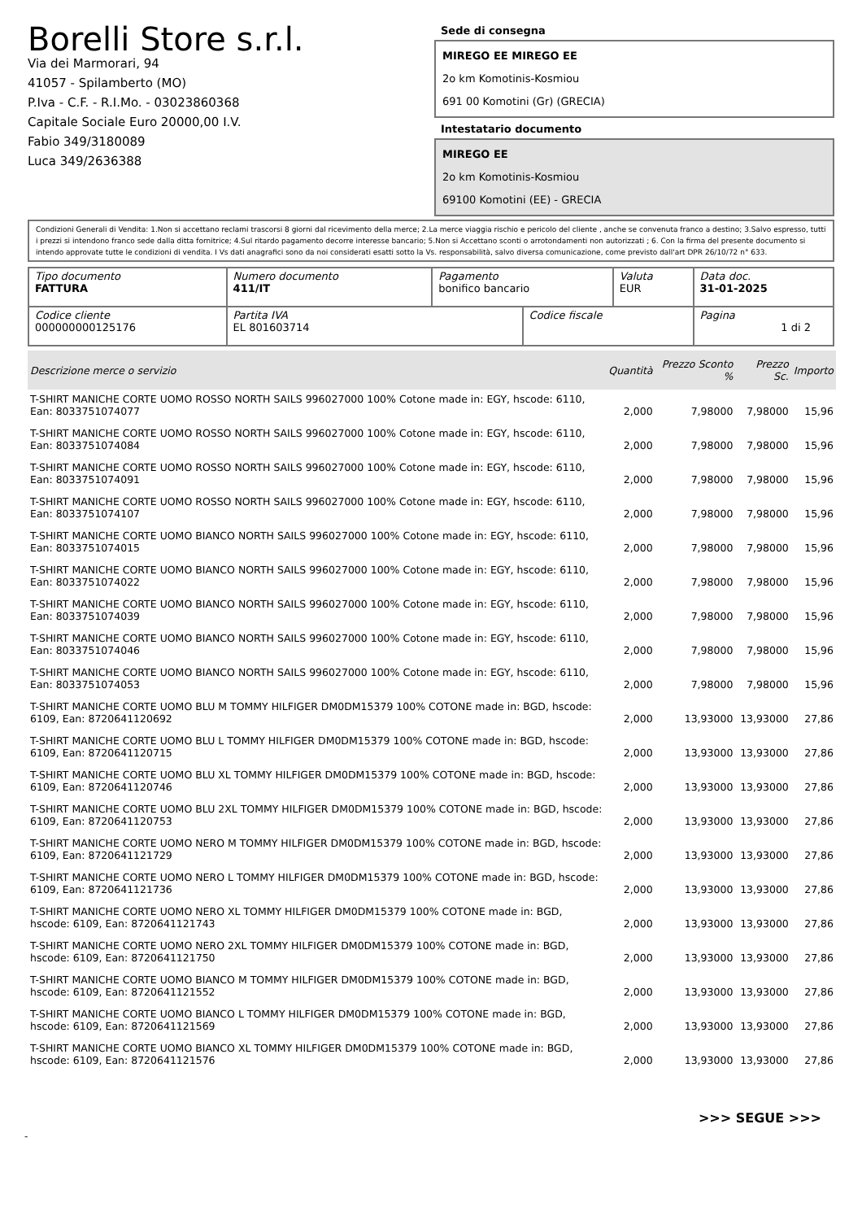Borelli Store s.r.l.
Via dei Marmorari, 94
41057 - Spilamberto (MO)
P.Iva - C.F. - R.I.Mo. - 03023860368
Capitale Sociale Euro 20000,00 I.V.
Fabio 349/3180089
Luca 349/2636388
Sede di consegna
MIREGO EE MIREGO EE
2o km Komotinis-Kosmiou
691 00 Komotini (Gr) (GRECIA)
Intestatario documento
MIREGO EE
2o km Komotinis-Kosmiou
69100 Komotini (EE) - GRECIA
Condizioni Generali di Vendita: 1.Non si accettano reclami trascorsi 8 giorni dal ricevimento della merce; 2.La merce viaggia rischio e pericolo del cliente , anche se convenuta franco a destino; 3.Salvo espresso, tutti i prezzi si intendono franco sede dalla ditta fornitrice; 4.Sul ritardo pagamento decorre interesse bancario; 5.Non si Accettano sconti o arrotondamenti non autorizzati ; 6. Con la firma del presente documento si intendo approvate tutte le condizioni di vendita. I Vs dati anagrafici sono da noi considerati esatti sotto la Vs. responsabilità, salvo diversa comunicazione, come previsto dall'art DPR 26/10/72 n° 633.
| Tipo documento FATTURA | Numero documento 411/IT | Pagamento bonifico bancario | | Valuta EUR | Data doc. 31-01-2025 |
| Codice cliente 000000000125176 | Partita IVA EL 801603714 | | Codice fiscale | | Pagina 1 di 2 |
| Descrizione merce o servizio | Quantità | Prezzo Sconto % | Prezzo Sc. | Importo |
| --- | --- | --- | --- | --- |
| T-SHIRT MANICHE CORTE UOMO ROSSO NORTH SAILS 996027000 100% Cotone made in: EGY, hscode: 6110, Ean: 8033751074077 | 2,000 | 7,98000 | 7,98000 | 15,96 |
| T-SHIRT MANICHE CORTE UOMO ROSSO NORTH SAILS 996027000 100% Cotone made in: EGY, hscode: 6110, Ean: 8033751074084 | 2,000 | 7,98000 | 7,98000 | 15,96 |
| T-SHIRT MANICHE CORTE UOMO ROSSO NORTH SAILS 996027000 100% Cotone made in: EGY, hscode: 6110, Ean: 8033751074091 | 2,000 | 7,98000 | 7,98000 | 15,96 |
| T-SHIRT MANICHE CORTE UOMO ROSSO NORTH SAILS 996027000 100% Cotone made in: EGY, hscode: 6110, Ean: 8033751074107 | 2,000 | 7,98000 | 7,98000 | 15,96 |
| T-SHIRT MANICHE CORTE UOMO BIANCO NORTH SAILS 996027000 100% Cotone made in: EGY, hscode: 6110, Ean: 8033751074015 | 2,000 | 7,98000 | 7,98000 | 15,96 |
| T-SHIRT MANICHE CORTE UOMO BIANCO NORTH SAILS 996027000 100% Cotone made in: EGY, hscode: 6110, Ean: 8033751074022 | 2,000 | 7,98000 | 7,98000 | 15,96 |
| T-SHIRT MANICHE CORTE UOMO BIANCO NORTH SAILS 996027000 100% Cotone made in: EGY, hscode: 6110, Ean: 8033751074039 | 2,000 | 7,98000 | 7,98000 | 15,96 |
| T-SHIRT MANICHE CORTE UOMO BIANCO NORTH SAILS 996027000 100% Cotone made in: EGY, hscode: 6110, Ean: 8033751074046 | 2,000 | 7,98000 | 7,98000 | 15,96 |
| T-SHIRT MANICHE CORTE UOMO BIANCO NORTH SAILS 996027000 100% Cotone made in: EGY, hscode: 6110, Ean: 8033751074053 | 2,000 | 7,98000 | 7,98000 | 15,96 |
| T-SHIRT MANICHE CORTE UOMO BLU M TOMMY HILFIGER DM0DM15379 100% COTONE made in: BGD, hscode: 6109, Ean: 8720641120692 | 2,000 | 13,93000 | 13,93000 | 27,86 |
| T-SHIRT MANICHE CORTE UOMO BLU L TOMMY HILFIGER DM0DM15379 100% COTONE made in: BGD, hscode: 6109, Ean: 8720641120715 | 2,000 | 13,93000 | 13,93000 | 27,86 |
| T-SHIRT MANICHE CORTE UOMO BLU XL TOMMY HILFIGER DM0DM15379 100% COTONE made in: BGD, hscode: 6109, Ean: 8720641120746 | 2,000 | 13,93000 | 13,93000 | 27,86 |
| T-SHIRT MANICHE CORTE UOMO BLU 2XL TOMMY HILFIGER DM0DM15379 100% COTONE made in: BGD, hscode: 6109, Ean: 8720641120753 | 2,000 | 13,93000 | 13,93000 | 27,86 |
| T-SHIRT MANICHE CORTE UOMO NERO M TOMMY HILFIGER DM0DM15379 100% COTONE made in: BGD, hscode: 6109, Ean: 8720641121729 | 2,000 | 13,93000 | 13,93000 | 27,86 |
| T-SHIRT MANICHE CORTE UOMO NERO L TOMMY HILFIGER DM0DM15379 100% COTONE made in: BGD, hscode: 6109, Ean: 8720641121736 | 2,000 | 13,93000 | 13,93000 | 27,86 |
| T-SHIRT MANICHE CORTE UOMO NERO XL TOMMY HILFIGER DM0DM15379 100% COTONE made in: BGD, hscode: 6109, Ean: 8720641121743 | 2,000 | 13,93000 | 13,93000 | 27,86 |
| T-SHIRT MANICHE CORTE UOMO NERO 2XL TOMMY HILFIGER DM0DM15379 100% COTONE made in: BGD, hscode: 6109, Ean: 8720641121750 | 2,000 | 13,93000 | 13,93000 | 27,86 |
| T-SHIRT MANICHE CORTE UOMO BIANCO M TOMMY HILFIGER DM0DM15379 100% COTONE made in: BGD, hscode: 6109, Ean: 8720641121552 | 2,000 | 13,93000 | 13,93000 | 27,86 |
| T-SHIRT MANICHE CORTE UOMO BIANCO L TOMMY HILFIGER DM0DM15379 100% COTONE made in: BGD, hscode: 6109, Ean: 8720641121569 | 2,000 | 13,93000 | 13,93000 | 27,86 |
| T-SHIRT MANICHE CORTE UOMO BIANCO XL TOMMY HILFIGER DM0DM15379 100% COTONE made in: BGD, hscode: 6109, Ean: 8720641121576 | 2,000 | 13,93000 | 13,93000 | 27,86 |
>>> SEGUE >>>
-